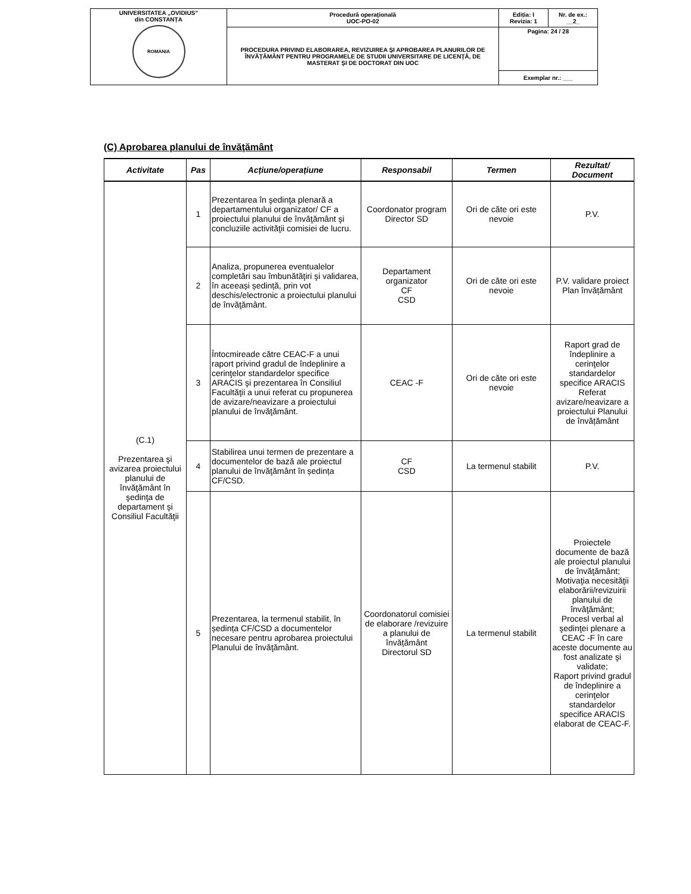| UNIVERSITATEA „OVIDIUS” din CONSTANȚA ROMANIA | Procedură operaţională UOC-PO-02 | Ediția: I Revizia: 1 | Nr. de ex.: __2_ |
| | PROCEDURA PRIVIND ELABORAREA, REVIZUIREA ŞI APROBAREA PLANURILOR DE ÎNVĂŢĂMÂNT PENTRU PROGRAMELE DE STUDII UNIVERSITARE DE LICENŢĂ, DE MASTERAT ŞI DE DOCTORAT DIN UOC | Pagina: 24 / 28 | |
| | | Exemplar nr.: ___ | |
(C) Aprobarea planului de învăţământ
| Activitate | Pas | Acțiune/operațiune | Responsabil | Termen | Rezultat/ Document |
| --- | --- | --- | --- | --- | --- |
| (C.1) Prezentarea şi avizarea proiectului planului de învăţământ în şedinţa de departament şi Consiliul Facultăţii | 1 | Prezentarea în şedinţa plenară a departamentului organizator/ CF a proiectului planului de învăţământ şi concluziile activităţii comisiei de lucru. | Coordonator program Director SD | Ori de căte ori este nevoie | P.V. |
| | 2 | Analiza, propunerea eventualelor completări sau îmbunătăţiri şi validarea, în aceeași ședință, prin vot deschis/electronic a proiectului planului de învăţământ. | Departament organizator CF CSD | Ori de căte ori este nevoie | P.V. validare proiect Plan învățământ |
| | 3 | Întocmireade către CEAC-F a unui raport privind gradul de îndeplinire a cerinţelor standardelor specifice ARACIS şi prezentarea în Consiliul Facultăţii a unui referat cu propunerea de avizare/neavizare a proiectului planului de învăţământ. | CEAC -F | Ori de căte ori este nevoie | Raport grad de îndeplinire a cerinţelor standardelor specifice ARACIS Referat avizare/neavizare a proiectului Planului de învățământ |
| | 4 | Stabilirea unui termen de prezentare a documentelor de bază ale proiectul planului de învăţământ în ședința CF/CSD. | CF CSD | La termenul stabilit | P.V. |
| | 5 | Prezentarea, la termenul stabilit, în ședința CF/CSD a documentelor necesare pentru aprobarea proiectului Planului de învăţământ. | Coordonatorul comisiei de elaborare /revizuire a planului de învățământ Directorul SD | La termenul stabilit | Proiectele documente de bază ale proiectul planului de învăţământ; Motivaţia necesităţii elaborării/revizuirii planului de învăţământ; Procesl verbal al şedinţei plenare a CEAC -F în care aceste documente au fost analizate şi validate; Raport privind gradul de îndeplinire a cerinţelor standardelor specifice ARACIS elaborat de CEAC-F. |